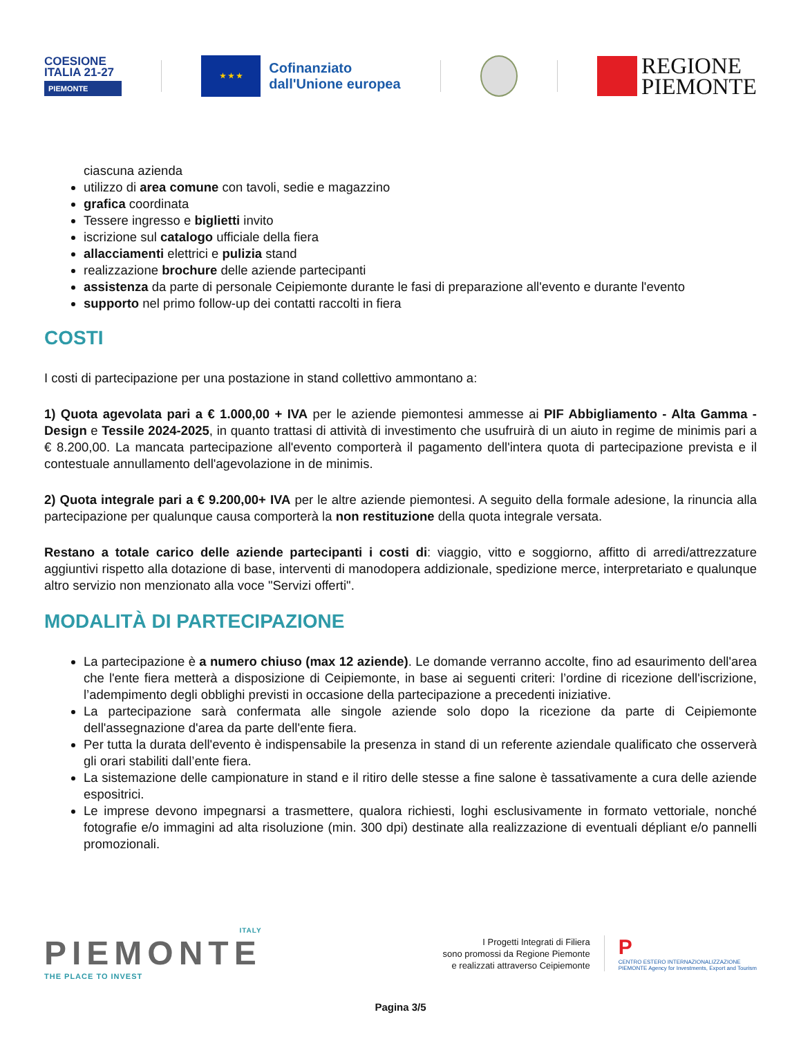COESIONE
ITALIA 21-27
PIEMONTE
★ ★ ★
Cofinanziato
dall'Unione europea
REGIONE
PIEMONTE
ciascuna azienda
utilizzo di area comune con tavoli, sedie e magazzino
grafica coordinata
Tessere ingresso e biglietti invito
iscrizione sul catalogo ufficiale della fiera
allacciamenti elettrici e pulizia stand
realizzazione brochure delle aziende partecipanti
assistenza da parte di personale Ceipiemonte durante le fasi di preparazione all'evento e durante l'evento
supporto nel primo follow-up dei contatti raccolti in fiera
COSTI
I costi di partecipazione per una postazione in stand collettivo ammontano a:
1) Quota agevolata pari a € 1.000,00 + IVA per le aziende piemontesi ammesse ai PIF Abbigliamento - Alta Gamma - Design e Tessile 2024-2025, in quanto trattasi di attività di investimento che usufruirà di un aiuto in regime de minimis pari a € 8.200,00. La mancata partecipazione all'evento comporterà il pagamento dell'intera quota di partecipazione prevista e il contestuale annullamento dell'agevolazione in de minimis.
2) Quota integrale pari a € 9.200,00+ IVA per le altre aziende piemontesi. A seguito della formale adesione, la rinuncia alla partecipazione per qualunque causa comporterà la non restituzione della quota integrale versata.
Restano a totale carico delle aziende partecipanti i costi di: viaggio, vitto e soggiorno, affitto di arredi/attrezzature aggiuntivi rispetto alla dotazione di base, interventi di manodopera addizionale, spedizione merce, interpretariato e qualunque altro servizio non menzionato alla voce "Servizi offerti".
MODALITÀ DI PARTECIPAZIONE
La partecipazione è a numero chiuso (max 12 aziende). Le domande verranno accolte, fino ad esaurimento dell'area che l'ente fiera metterà a disposizione di Ceipiemonte, in base ai seguenti criteri: l’ordine di ricezione dell'iscrizione, l’adempimento degli obblighi previsti in occasione della partecipazione a precedenti iniziative.
La partecipazione sarà confermata alle singole aziende solo dopo la ricezione da parte di Ceipiemonte dell'assegnazione d'area da parte dell'ente fiera.
Per tutta la durata dell'evento è indispensabile la presenza in stand di un referente aziendale qualificato che osserverà gli orari stabiliti dall’ente fiera.
La sistemazione delle campionature in stand e il ritiro delle stesse a fine salone è tassativamente a cura delle aziende espositrici.
Le imprese devono impegnarsi a trasmettere, qualora richiesti, loghi esclusivamente in formato vettoriale, nonché fotografie e/o immagini ad alta risoluzione (min. 300 dpi) destinate alla realizzazione di eventuali dépliant e/o pannelli promozionali.
ITALY
PIEMONTE
THE PLACE TO INVEST
I Progetti Integrati di Filiera
sono promossi da Regione Piemonte
e realizzati attraverso Ceipiemonte
P
CENTRO ESTERO INTERNAZIONALIZZAZIONE
PIEMONTE Agency for Investments, Export and Tourism
Pagina 3/5